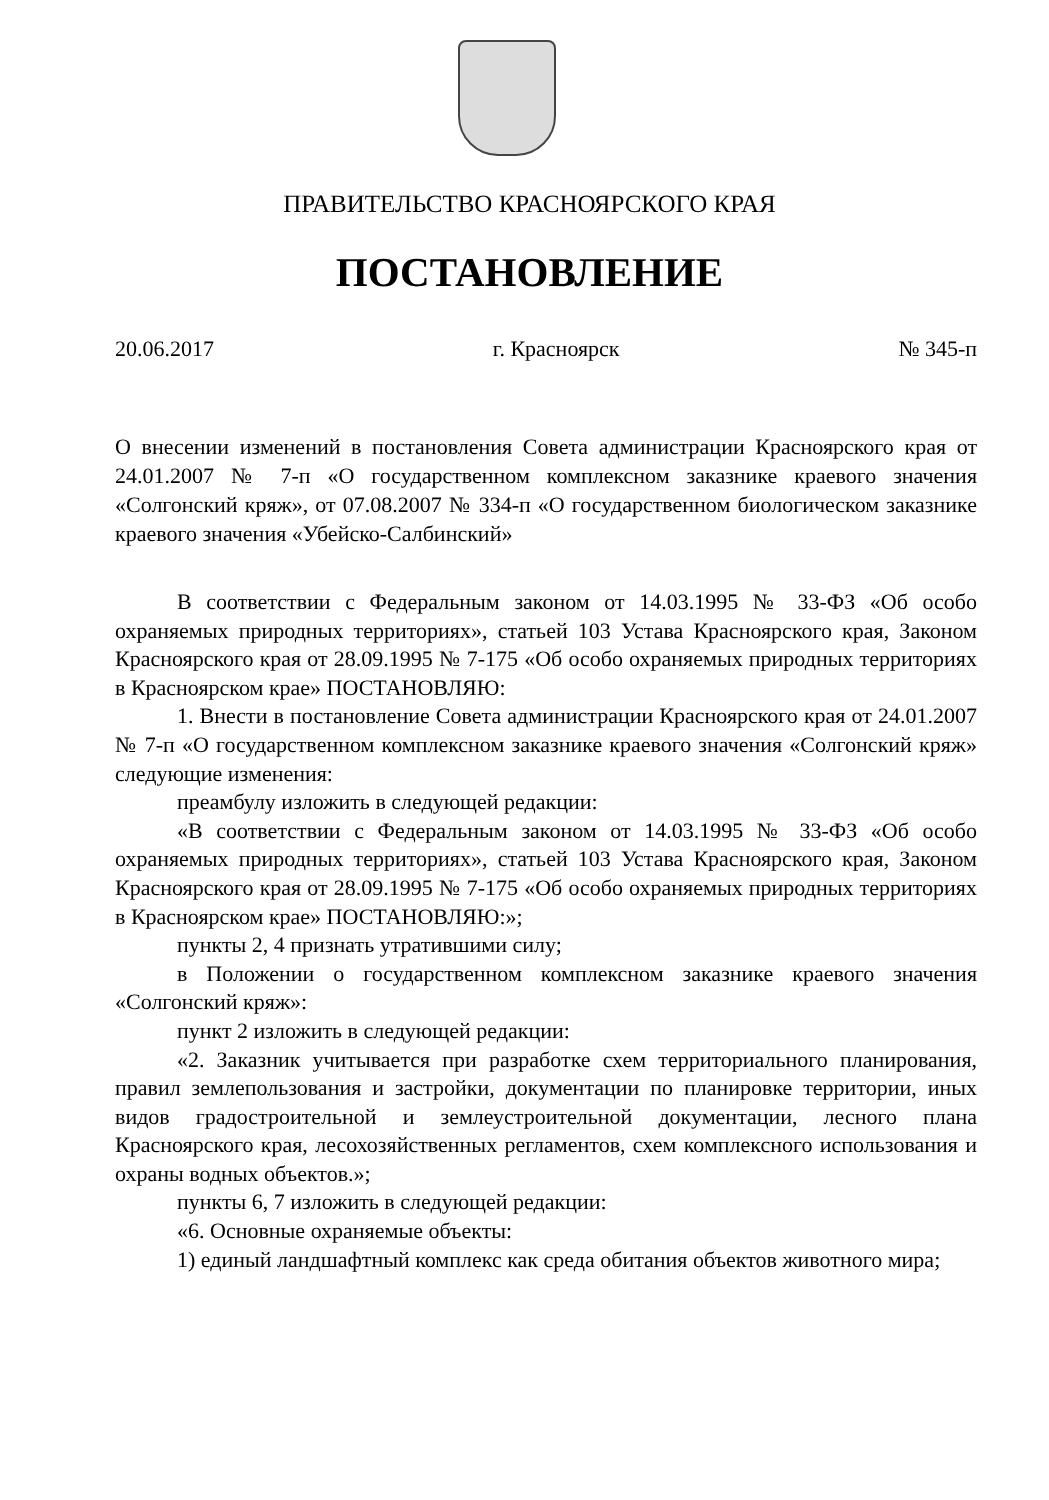ПРАВИТЕЛЬСТВО КРАСНОЯРСКОГО КРАЯ
ПОСТАНОВЛЕНИЕ
20.06.2017 г. Красноярск № 345-п
О внесении изменений в постановления Совета администрации Красноярского края от 24.01.2007 № 7-п «О государственном комплексном заказнике краевого значения «Солгонский кряж», от 07.08.2007 № 334-п «О государственном биологическом заказнике краевого значения «Убейско-Салбинский»
В соответствии с Федеральным законом от 14.03.1995 № 33-ФЗ «Об особо охраняемых природных территориях», статьей 103 Устава Красноярского края, Законом Красноярского края от 28.09.1995 № 7-175 «Об особо охраняемых природных территориях в Красноярском крае» ПОСТАНОВЛЯЮ:
1. Внести в постановление Совета администрации Красноярского края от 24.01.2007 № 7-п «О государственном комплексном заказнике краевого значения «Солгонский кряж» следующие изменения:
преамбулу изложить в следующей редакции:
«В соответствии с Федеральным законом от 14.03.1995 № 33-ФЗ «Об особо охраняемых природных территориях», статьей 103 Устава Красноярского края, Законом Красноярского края от 28.09.1995 № 7-175 «Об особо охраняемых природных территориях в Красноярском крае» ПОСТАНОВЛЯЮ:»;
пункты 2, 4 признать утратившими силу;
в Положении о государственном комплексном заказнике краевого значения «Солгонский кряж»:
пункт 2 изложить в следующей редакции:
«2. Заказник учитывается при разработке схем территориального планирования, правил землепользования и застройки, документации по планировке территории, иных видов градостроительной и землеустроительной документации, лесного плана Красноярского края, лесохозяйственных регламентов, схем комплексного использования и охраны водных объектов.»;
пункты 6, 7 изложить в следующей редакции:
«6. Основные охраняемые объекты:
1) единый ландшафтный комплекс как среда обитания объектов животного мира;